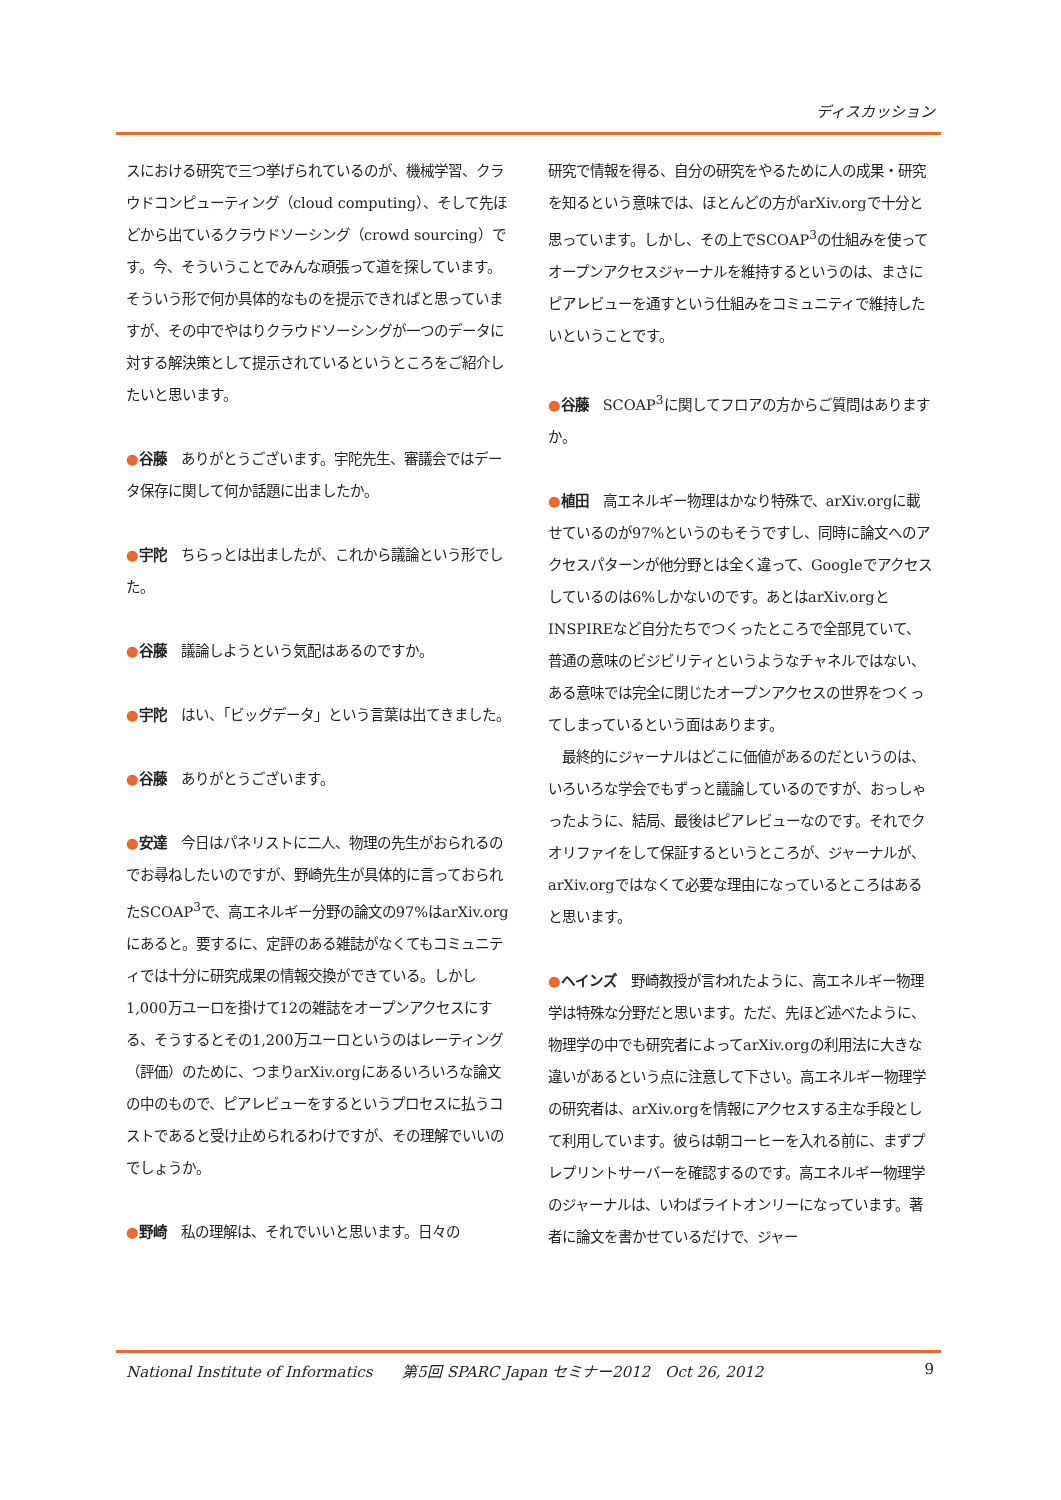ディスカッション
スにおける研究で三つ挙げられているのが、機械学習、クラウドコンピューティング（cloud computing）、そして先ほどから出ているクラウドソーシング（crowd sourcing）です。今、そういうことでみんな頑張って道を探しています。そういう形で何か具体的なものを提示できればと思っていますが、その中でやはりクラウドソーシングが一つのデータに対する解決策として提示されているというところをご紹介したいと思います。
●谷藤　ありがとうございます。宇陀先生、審議会ではデータ保存に関して何か話題に出ましたか。
●宇陀　ちらっとは出ましたが、これから議論という形でした。
●谷藤　議論しようという気配はあるのですか。
●宇陀　はい、「ビッグデータ」という言葉は出てきました。
●谷藤　ありがとうございます。
●安達　今日はパネリストに二人、物理の先生がおられるのでお尋ねしたいのですが、野崎先生が具体的に言っておられたSCOAP<sup>3</sup>で、高エネルギー分野の論文の97%はarXiv.orgにあると。要するに、定評のある雑誌がなくてもコミュニティでは十分に研究成果の情報交換ができている。しかし1,000万ユーロを掛けて12の雑誌をオープンアクセスにする、そうするとその1,200万ユーロというのはレーティング（評価）のために、つまりarXiv.orgにあるいろいろな論文の中のもので、ピアレビューをするというプロセスに払うコストであると受け止められるわけですが、その理解でいいのでしょうか。
●野崎　私の理解は、それでいいと思います。日々の
研究で情報を得る、自分の研究をやるために人の成果・研究を知るという意味では、ほとんどの方がarXiv.orgで十分と思っています。しかし、その上でSCOAP<sup>3</sup>の仕組みを使ってオープンアクセスジャーナルを維持するというのは、まさにピアレビューを通すという仕組みをコミュニティで維持したいということです。
●谷藤　SCOAP<sup>3</sup>に関してフロアの方からご質問はありますか。
●植田　高エネルギー物理はかなり特殊で、arXiv.orgに載せているのが97%というのもそうですし、同時に論文へのアクセスパターンが他分野とは全く違って、Googleでアクセスしているのは6%しかないのです。あとはarXiv.orgとINSPIREなど自分たちでつくったところで全部見ていて、普通の意味のビジビリティというようなチャネルではない、ある意味では完全に閉じたオープンアクセスの世界をつくってしまっているという面はあります。
　最終的にジャーナルはどこに価値があるのだというのは、いろいろな学会でもずっと議論しているのですが、おっしゃったように、結局、最後はピアレビューなのです。それでクオリファイをして保証するというところが、ジャーナルが、arXiv.orgではなくて必要な理由になっているところはあると思います。
●ヘインズ　野崎教授が言われたように、高エネルギー物理学は特殊な分野だと思います。ただ、先ほど述べたように、物理学の中でも研究者によってarXiv.orgの利用法に大きな違いがあるという点に注意して下さい。高エネルギー物理学の研究者は、arXiv.orgを情報にアクセスする主な手段として利用しています。彼らは朝コーヒーを入れる前に、まずプレプリントサーバーを確認するのです。高エネルギー物理学のジャーナルは、いわばライトオンリーになっています。著者に論文を書かせているだけで、ジャー
National Institute of Informatics　　第5回 SPARC Japan セミナー2012　Oct 26, 2012 9